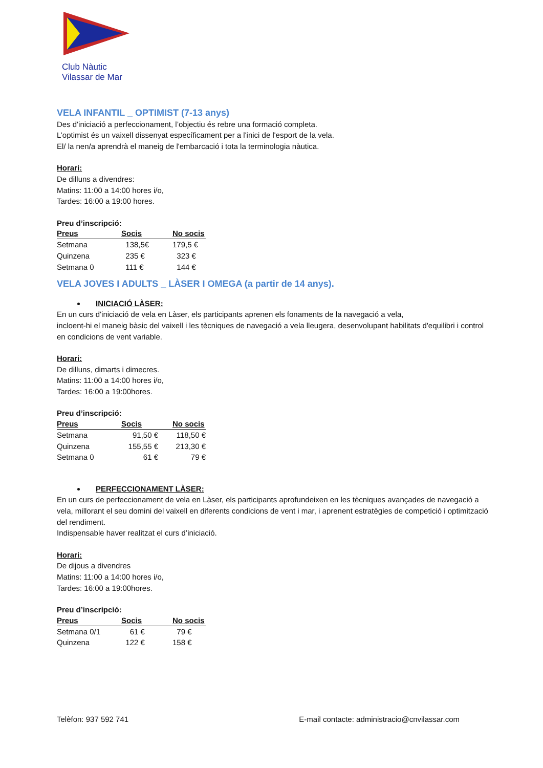Club Nàutic
Vilassar de Mar
VELA INFANTIL _ OPTIMIST (7-13 anys)
Des d'iniciació a perfeccionament, l’objectiu és rebre una formació completa.
L’optimist és un vaixell dissenyat específicament per a l'inici de l'esport de la vela.
El/ la nen/a aprendrà el maneig de l'embarcació i tota la terminologia nàutica.
Horari:
De dilluns a divendres:
Matins: 11:00 a 14:00 hores i/o,
Tardes: 16:00 a 19:00 hores.
Preu d’inscripció:
| Preus | Socis | No socis |
| --- | --- | --- |
| Setmana | 138,5€ | 179,5 € |
| Quinzena | 235 € | 323 € |
| Setmana 0 | 111 € | 144 € |
VELA JOVES I ADULTS _ LÀSER I OMEGA (a partir de 14 anys).
INICIACIÓ LÀSER:
En un curs d'iniciació de vela en Làser, els participants aprenen els fonaments de la navegació a vela,
incloent-hi el maneig bàsic del vaixell i les tècniques de navegació a vela lleugera, desenvolupant habilitats d'equilibri i control en condicions de vent variable.
Horari:
De dilluns, dimarts i dimecres.
Matins: 11:00 a 14:00 hores i/o,
Tardes: 16:00 a 19:00hores.
Preu d’inscripció:
| Preus | Socis | No socis |
| --- | --- | --- |
| Setmana | 91,50 € | 118,50 € |
| Quinzena | 155,55 € | 213,30 € |
| Setmana 0 | 61 € | 79 € |
PERFECCIONAMENT LÀSER:
En un curs de perfeccionament de vela en Làser, els participants aprofundeixen en les tècniques avançades de navegació a vela, millorant el seu domini del vaixell en diferents condicions de vent i mar, i aprenent estratègies de competició i optimització del rendiment.
Indispensable haver realitzat el curs d’iniciació.
Horari:
De dijous a divendres
Matins: 11:00 a 14:00 hores i/o,
Tardes: 16:00 a 19:00hores.
Preu d’inscripció:
| Preus | Socis | No socis |
| --- | --- | --- |
| Setmana 0/1 | 61 € | 79 € |
| Quinzena | 122 € | 158 € |
Telèfon: 937 592 741 E-mail contacte: administracio@cnvilassar.com